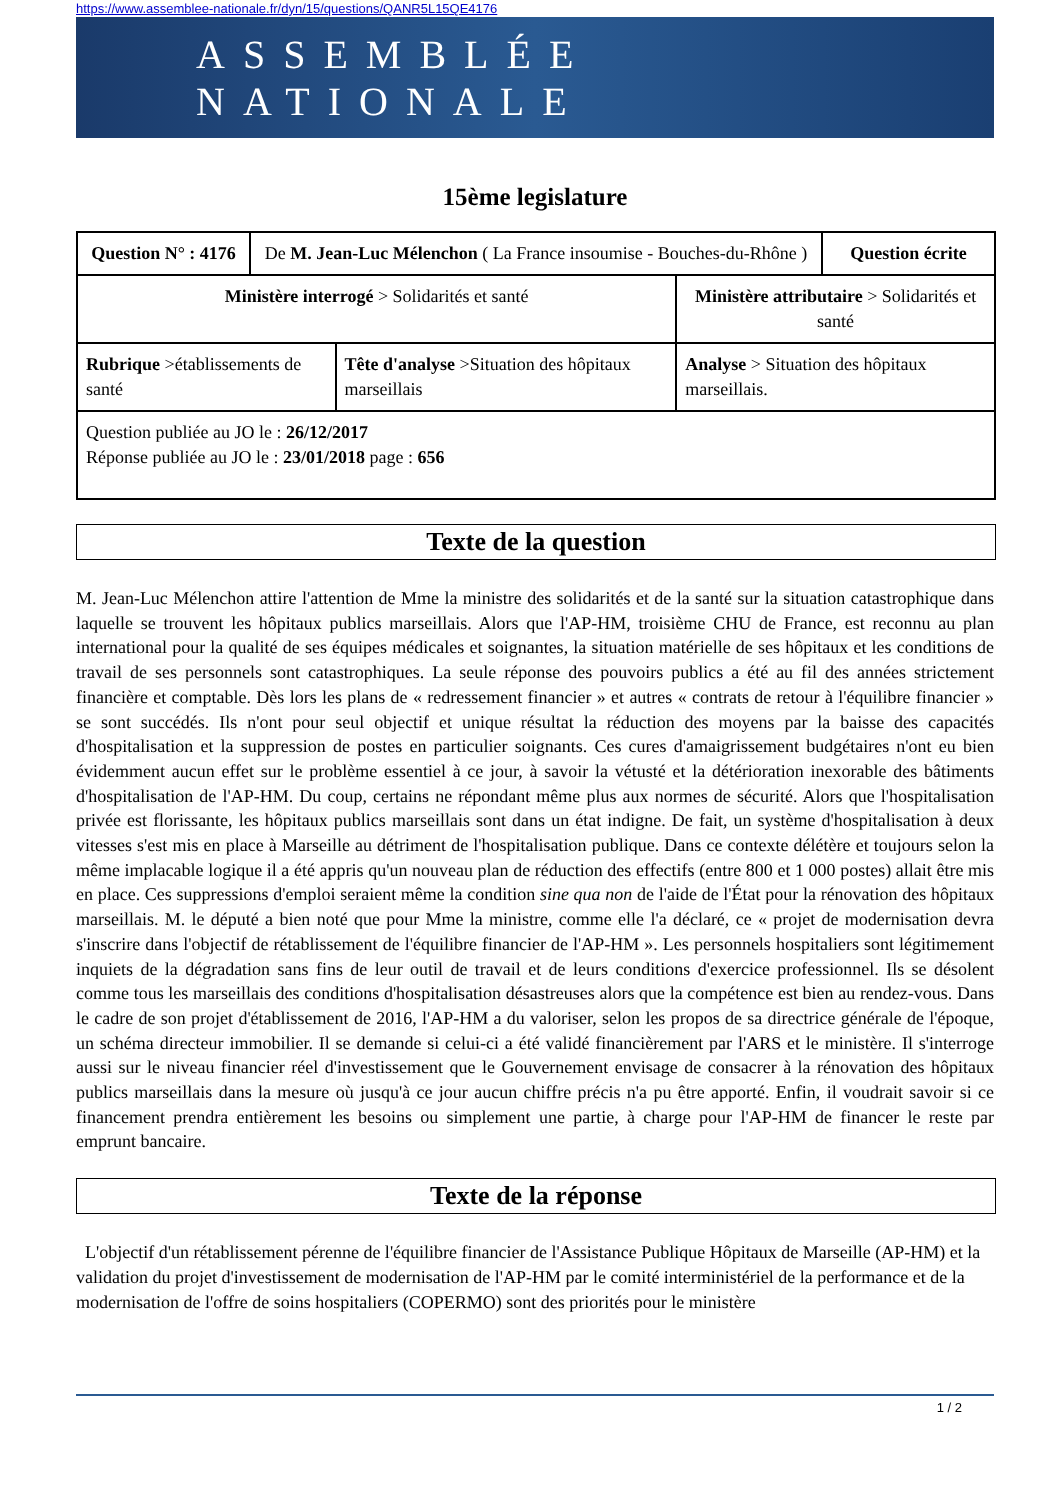https://www.assemblee-nationale.fr/dyn/15/questions/QANR5L15QE4176
ASSEMBLÉE NATIONALE
15ème legislature
| Question N° : 4176 | De M. Jean-Luc Mélenchon ( La France insoumise - Bouches-du-Rhône ) | | | Question écrite |
| Ministère interrogé > Solidarités et santé | | | Ministère attributaire > Solidarités et santé | |
| Rubrique >établissements de santé | | Tête d'analyse >Situation des hôpitaux marseillais | Analyse > Situation des hôpitaux marseillais. | |
| Question publiée au JO le : 26/12/2017 Réponse publiée au JO le : 23/01/2018 page : 656 | | | | |
Texte de la question
M. Jean-Luc Mélenchon attire l'attention de Mme la ministre des solidarités et de la santé sur la situation catastrophique dans laquelle se trouvent les hôpitaux publics marseillais. Alors que l'AP-HM, troisième CHU de France, est reconnu au plan international pour la qualité de ses équipes médicales et soignantes, la situation matérielle de ses hôpitaux et les conditions de travail de ses personnels sont catastrophiques. La seule réponse des pouvoirs publics a été au fil des années strictement financière et comptable. Dès lors les plans de « redressement financier » et autres « contrats de retour à l'équilibre financier » se sont succédés. Ils n'ont pour seul objectif et unique résultat la réduction des moyens par la baisse des capacités d'hospitalisation et la suppression de postes en particulier soignants. Ces cures d'amaigrissement budgétaires n'ont eu bien évidemment aucun effet sur le problème essentiel à ce jour, à savoir la vétusté et la détérioration inexorable des bâtiments d'hospitalisation de l'AP-HM. Du coup, certains ne répondant même plus aux normes de sécurité. Alors que l'hospitalisation privée est florissante, les hôpitaux publics marseillais sont dans un état indigne. De fait, un système d'hospitalisation à deux vitesses s'est mis en place à Marseille au détriment de l'hospitalisation publique. Dans ce contexte délétère et toujours selon la même implacable logique il a été appris qu'un nouveau plan de réduction des effectifs (entre 800 et 1 000 postes) allait être mis en place. Ces suppressions d'emploi seraient même la condition sine qua non de l'aide de l'État pour la rénovation des hôpitaux marseillais. M. le député a bien noté que pour Mme la ministre, comme elle l'a déclaré, ce « projet de modernisation devra s'inscrire dans l'objectif de rétablissement de l'équilibre financier de l'AP-HM ». Les personnels hospitaliers sont légitimement inquiets de la dégradation sans fins de leur outil de travail et de leurs conditions d'exercice professionnel. Ils se désolent comme tous les marseillais des conditions d'hospitalisation désastreuses alors que la compétence est bien au rendez-vous. Dans le cadre de son projet d'établissement de 2016, l'AP-HM a du valoriser, selon les propos de sa directrice générale de l'époque, un schéma directeur immobilier. Il se demande si celui-ci a été validé financièrement par l'ARS et le ministère. Il s'interroge aussi sur le niveau financier réel d'investissement que le Gouvernement envisage de consacrer à la rénovation des hôpitaux publics marseillais dans la mesure où jusqu'à ce jour aucun chiffre précis n'a pu être apporté. Enfin, il voudrait savoir si ce financement prendra entièrement les besoins ou simplement une partie, à charge pour l'AP-HM de financer le reste par emprunt bancaire.
Texte de la réponse
L'objectif d'un rétablissement pérenne de l'équilibre financier de l'Assistance Publique Hôpitaux de Marseille (AP-HM) et la validation du projet d'investissement de modernisation de l'AP-HM par le comité interministériel de la performance et de la modernisation de l'offre de soins hospitaliers (COPERMO) sont des priorités pour le ministère
1 / 2